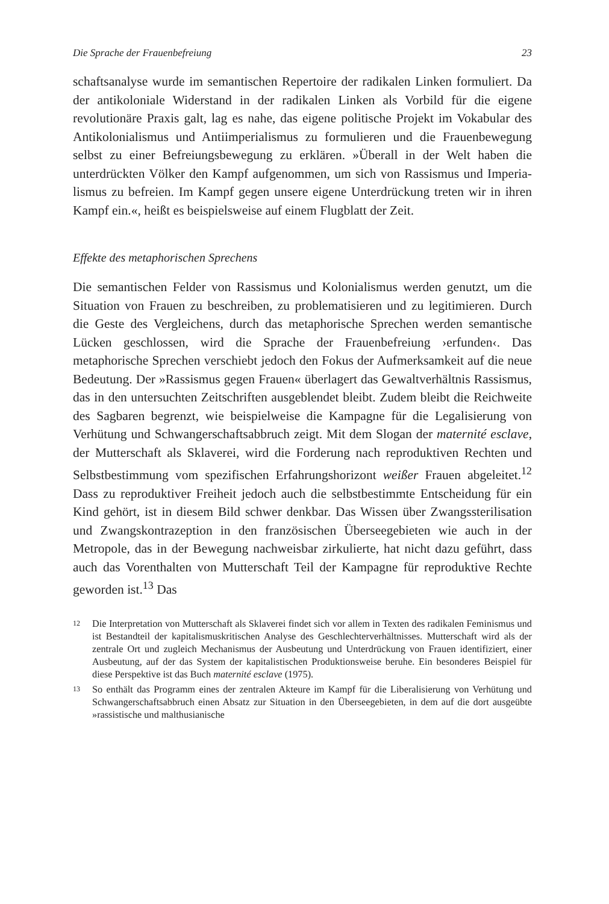Die Sprache der Frauenbefreiung 23
schaftsanalyse wurde im semantischen Repertoire der radikalen Linken formuliert. Da der antikoloniale Widerstand in der radikalen Linken als Vorbild für die eigene revolutionäre Praxis galt, lag es nahe, das eigene politische Projekt im Vokabular des Antikolonialismus und Antiimperia­lismus zu formulieren und die Frauenbewegung selbst zu einer Befrei­ungsbewegung zu erklären. »Überall in der Welt haben die unterdrückten Völker den Kampf aufgenommen, um sich von Rassismus und Imperia­lismus zu befreien. Im Kampf gegen unsere eigene Unterdrückung treten wir in ihren Kampf ein.«, heißt es beispielsweise auf einem Flugblatt der Zeit.
Effekte des metaphorischen Sprechens
Die semantischen Felder von Rassismus und Kolonialismus werden ge­nutzt, um die Situation von Frauen zu beschreiben, zu problematisieren und zu legitimieren. Durch die Geste des Vergleichens, durch das meta­phorische Sprechen werden semantische Lücken geschlossen, wird die Sprache der Frauenbefreiung ›erfunden‹. Das metaphorische Sprechen ver­schiebt jedoch den Fokus der Aufmerksamkeit auf die neue Bedeutung. Der »Rassismus gegen Frauen« überlagert das Gewaltverhältnis Rassismus, das in den untersuchten Zeitschriften ausgeblendet bleibt. Zudem bleibt die Reichweite des Sagbaren begrenzt, wie beispielweise die Kampagne für die Legalisierung von Verhütung und Schwangerschaftsabbruch zeigt. Mit dem Slogan der maternité esclave, der Mutterschaft als Sklaverei, wird die Forderung nach reproduktiven Rechten und Selbstbestimmung vom spezifischen Erfahrungshorizont weißer Frauen abgeleitet.<sup>12</sup> Dass zu repro­duktiver Freiheit jedoch auch die selbstbestimmte Entscheidung für ein Kind gehört, ist in diesem Bild schwer denkbar. Das Wissen über Zwangs­sterilisation und Zwangskontrazeption in den französischen Übersee­gebieten wie auch in der Metropole, das in der Bewegung nachweisbar zirkulierte, hat nicht dazu geführt, dass auch das Vorenthalten von Mut­terschaft Teil der Kampagne für reproduktive Rechte geworden ist.<sup>13</sup> Das
12
Die Interpretation von Mutterschaft als Sklaverei findet sich vor allem in Texten des radikalen Feminismus und ist Bestandteil der kapitalismuskritischen Analyse des Geschlechterverhältnisses. Mutterschaft wird als der zentrale Ort und zugleich Mechanismus der Ausbeutung und Unterdrückung von Frauen identifiziert, einer Ausbeutung, auf der das System der kapitalistischen Produktionsweise beruhe. Ein besonderes Beispiel für diese Perspektive ist das Buch maternité esclave (1975).
13
So enthält das Programm eines der zentralen Akteure im Kampf für die Liberalisie­rung von Verhütung und Schwangerschaftsabbruch einen Absatz zur Situation in den Überseegebieten, in dem auf die dort ausgeübte »rassistische und malthusianische